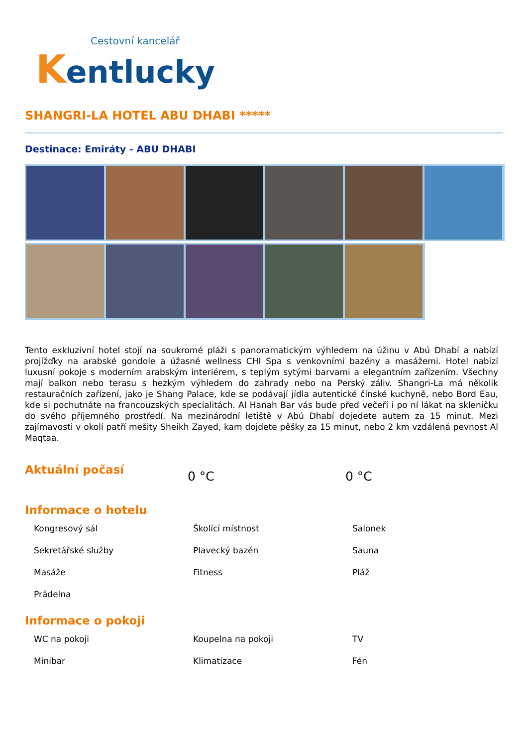Cestovní kancelář
Kentlucky
SHANGRI-LA HOTEL ABU DHABI *****
Destinace: Emiráty - ABU DHABI
Tento exkluzivní hotel stojí na soukromé pláži s panoramatickým výhledem na úžinu v Abú Dhabí a nabízí projížďky na arabské gondole a úžasné wellness CHI Spa s venkovními bazény a masážemi. Hotel nabízí luxusní pokoje s moderním arabským interiérem, s teplým sytými barvami a elegantním zařízením. Všechny mají balkon nebo terasu s hezkým výhledem do zahrady nebo na Perský záliv. Shangri-La má několik restauračních zařízení, jako je Shang Palace, kde se podávají jídla autentické čínské kuchyně, nebo Bord Eau, kde si pochutnáte na francouzských specialitách. Al Hanah Bar vás bude před večeří i po ní lákat na skleničku do svého příjemného prostředí. Na mezinárodní letiště v Abú Dhabí dojedete autem za 15 minut. Mezi zajímavosti v okolí patří mešity Sheikh Zayed, kam dojdete pěšky za 15 minut, nebo 2 km vzdálená pevnost Al Maqtaa.
Aktuální počasí
0 °C 0 °C
Informace o hotelu
Kongresový sál Školící místnost Salonek Sekretářské služby Plavecký bazén Sauna Masáže Fitness Pláž Prádelna
Informace o pokoji
WC na pokoji Koupelna na pokoji TV Minibar Klimatizace Fén